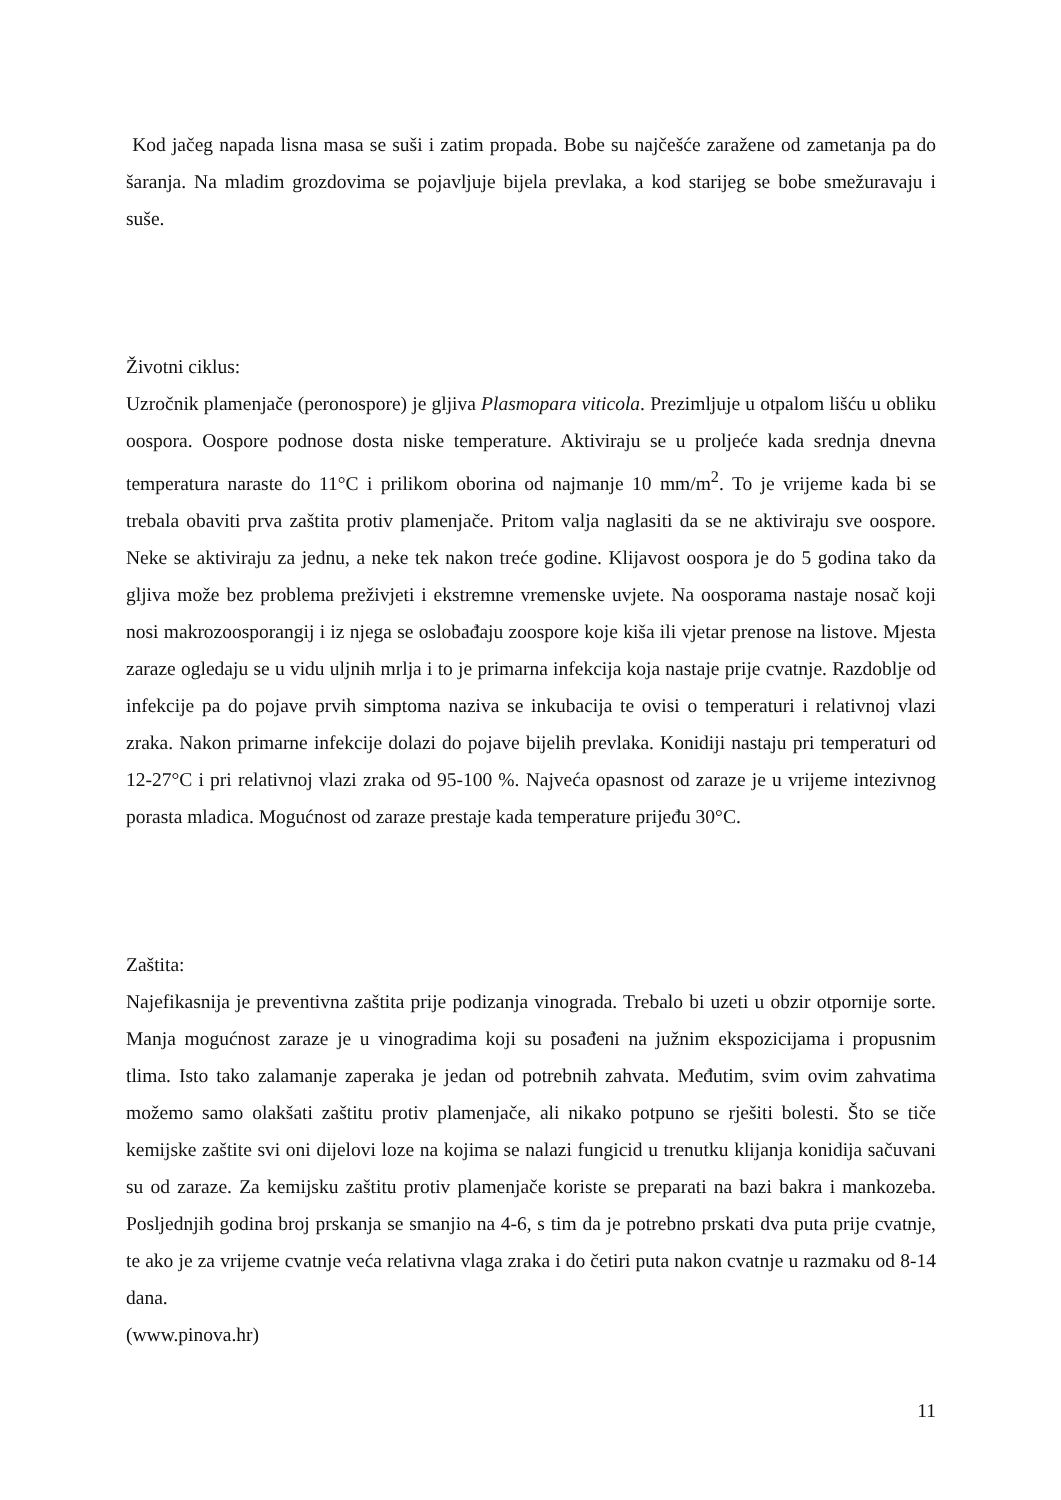Kod jačeg napada lisna masa se suši i zatim propada. Bobe su najčešće zaražene od zametanja pa do šaranja. Na mladim grozdovima se pojavljuje bijela prevlaka, a kod starijeg se bobe smežuravaju i suše.
Životni ciklus:
Uzročnik plamenjače (peronospore) je gljiva Plasmopara viticola. Prezimljuje u otpalom lišću u obliku oospora. Oospore podnose dosta niske temperature. Aktiviraju se u proljeće kada srednja dnevna temperatura naraste do 11°C i prilikom oborina od najmanje 10 mm/m<sup>2</sup>. To je vrijeme kada bi se trebala obaviti prva zaštita protiv plamenjače. Pritom valja naglasiti da se ne aktiviraju sve oospore. Neke se aktiviraju za jednu, a neke tek nakon treće godine. Klijavost oospora je do 5 godina tako da gljiva može bez problema preživjeti i ekstremne vremenske uvjete. Na oosporama nastaje nosač koji nosi makrozoosporangij i iz njega se oslobađaju zoospore koje kiša ili vjetar prenose na listove. Mjesta zaraze ogledaju se u vidu uljnih mrlja i to je primarna infekcija koja nastaje prije cvatnje. Razdoblje od infekcije pa do pojave prvih simptoma naziva se inkubacija te ovisi o temperaturi i relativnoj vlazi zraka. Nakon primarne infekcije dolazi do pojave bijelih prevlaka. Konidiji nastaju pri temperaturi od 12-27°C i pri relativnoj vlazi zraka od 95-100 %. Najveća opasnost od zaraze je u vrijeme intezivnog porasta mladica. Mogućnost od zaraze prestaje kada temperature prijeđu 30°C.
Zaštita:
Najefikasnija je preventivna zaštita prije podizanja vinograda. Trebalo bi uzeti u obzir otpornije sorte. Manja mogućnost zaraze je u vinogradima koji su posađeni na južnim ekspozicijama i propusnim tlima. Isto tako zalamanje zaperaka je jedan od potrebnih zahvata. Međutim, svim ovim zahvatima možemo samo olakšati zaštitu protiv plamenjače, ali nikako potpuno se rješiti bolesti. Što se tiče kemijske zaštite svi oni dijelovi loze na kojima se nalazi fungicid u trenutku klijanja konidija sačuvani su od zaraze. Za kemijsku zaštitu protiv plamenjače koriste se preparati na bazi bakra i mankozeba. Posljednjih godina broj prskanja se smanjio na 4-6, s tim da je potrebno prskati dva puta prije cvatnje, te ako je za vrijeme cvatnje veća relativna vlaga zraka i do četiri puta nakon cvatnje u razmaku od 8-14 dana.
(www.pinova.hr)
11